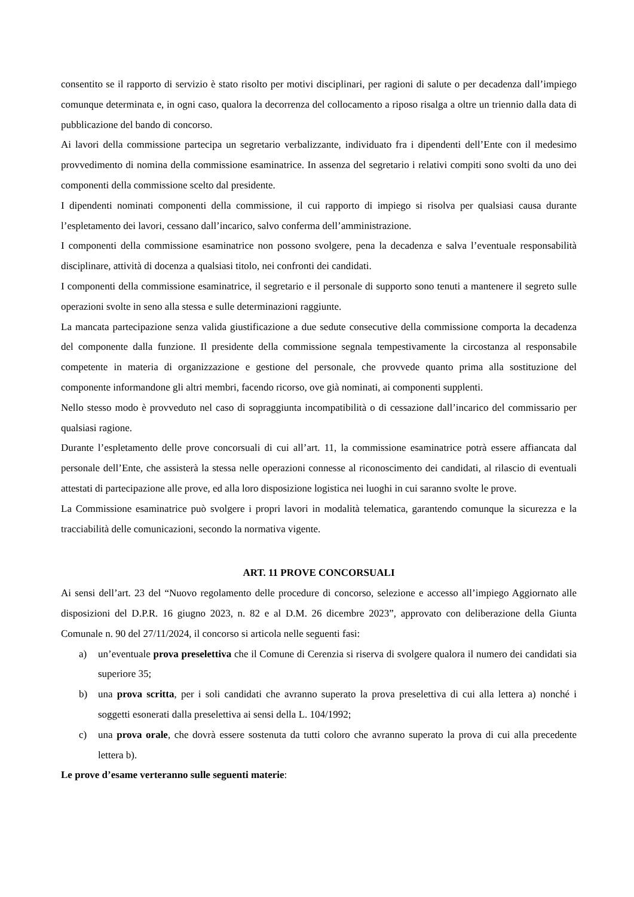consentito se il rapporto di servizio è stato risolto per motivi disciplinari, per ragioni di salute o per decadenza dall’impiego comunque determinata e, in ogni caso, qualora la decorrenza del collocamento a riposo risalga a oltre un triennio dalla data di pubblicazione del bando di concorso.
Ai lavori della commissione partecipa un segretario verbalizzante, individuato fra i dipendenti dell’Ente con il medesimo provvedimento di nomina della commissione esaminatrice. In assenza del segretario i relativi compiti sono svolti da uno dei componenti della commissione scelto dal presidente.
I dipendenti nominati componenti della commissione, il cui rapporto di impiego si risolva per qualsiasi causa durante l’espletamento dei lavori, cessano dall’incarico, salvo conferma dell’amministrazione.
I componenti della commissione esaminatrice non possono svolgere, pena la decadenza e salva l’eventuale responsabilità disciplinare, attività di docenza a qualsiasi titolo, nei confronti dei candidati.
I componenti della commissione esaminatrice, il segretario e il personale di supporto sono tenuti a mantenere il segreto sulle operazioni svolte in seno alla stessa e sulle determinazioni raggiunte.
La mancata partecipazione senza valida giustificazione a due sedute consecutive della commissione comporta la decadenza del componente dalla funzione. Il presidente della commissione segnala tempestivamente la circostanza al responsabile competente in materia di organizzazione e gestione del personale, che provvede quanto prima alla sostituzione del componente informandone gli altri membri, facendo ricorso, ove già nominati, ai componenti supplenti.
Nello stesso modo è provveduto nel caso di sopraggiunta incompatibilità o di cessazione dall’incarico del commissario per qualsiasi ragione.
Durante l’espletamento delle prove concorsuali di cui all’art. 11, la commissione esaminatrice potrà essere affiancata dal personale dell’Ente, che assisterà la stessa nelle operazioni connesse al riconoscimento dei candidati, al rilascio di eventuali attestati di partecipazione alle prove, ed alla loro disposizione logistica nei luoghi in cui saranno svolte le prove.
La Commissione esaminatrice può svolgere i propri lavori in modalità telematica, garantendo comunque la sicurezza e la tracciabilità delle comunicazioni, secondo la normativa vigente.
ART. 11 PROVE CONCORSUALI
Ai sensi dell’art. 23 del “Nuovo regolamento delle procedure di concorso, selezione e accesso all’impiego Aggiornato alle disposizioni del D.P.R. 16 giugno 2023, n. 82 e al D.M. 26 dicembre 2023”, approvato con deliberazione della Giunta Comunale n. 90 del 27/11/2024, il concorso si articola nelle seguenti fasi:
a) un’eventuale prova preselettiva che il Comune di Cerenzia si riserva di svolgere qualora il numero dei candidati sia superiore 35;
b) una prova scritta, per i soli candidati che avranno superato la prova preselettiva di cui alla lettera a) nonché i soggetti esonerati dalla preselettiva ai sensi della L. 104/1992;
c) una prova orale, che dovrà essere sostenuta da tutti coloro che avranno superato la prova di cui alla precedente lettera b).
Le prove d’esame verteranno sulle seguenti materie: